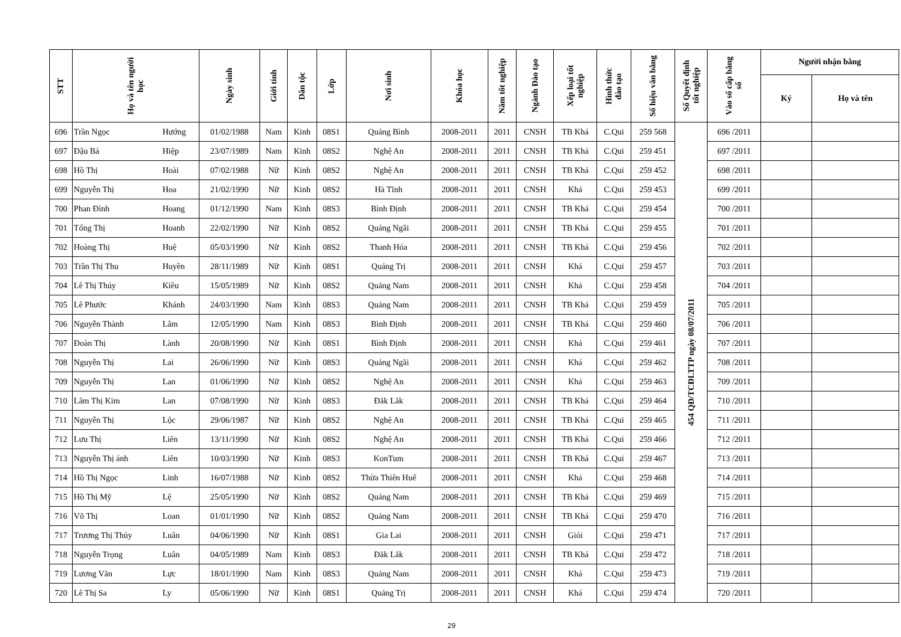| STT | Họ và tên người học | | Ngày sinh | Giới tính | Dân tộc | Lớp | Nơi sinh | Khóa học | Năm tốt nghiệp | Ngành Đào tạo | Xếp loại tốt nghiệp | Hình thức đào tạo | Số hiệu văn bằng | Số Quyết định tốt nghiệp | Vào sổ cấp bằng số | Người nhận bằng | |
| --- | --- | --- | --- | --- | --- | --- | --- | --- | --- | --- | --- | --- | --- | --- | --- | --- | --- |
| | | | | | | | | | | | | | | | | Ký | Họ và tên |
| 696 | Trần Ngọc | Hướng | 01/02/1988 | Nam | Kinh | 08S1 | Quảng Bình | 2008-2011 | 2011 | CNSH | TB Khá | C.Qui | 259 568 | 454 QĐ/TCĐLTTP ngày 08/07/2011 | 696 /2011 | | |
| 697 | Đậu Bá | Hiệp | 23/07/1989 | Nam | Kinh | 08S2 | Nghệ An | 2008-2011 | 2011 | CNSH | TB Khá | C.Qui | 259 451 | | 697 /2011 | | |
| 698 | Hồ Thị | Hoài | 07/02/1988 | Nữ | Kinh | 08S2 | Nghệ An | 2008-2011 | 2011 | CNSH | TB Khá | C.Qui | 259 452 | | 698 /2011 | | |
| 699 | Nguyễn Thị | Hoa | 21/02/1990 | Nữ | Kinh | 08S2 | Hà Tĩnh | 2008-2011 | 2011 | CNSH | Khá | C.Qui | 259 453 | | 699 /2011 | | |
| 700 | Phan Đình | Hoang | 01/12/1990 | Nam | Kinh | 08S3 | Bình Định | 2008-2011 | 2011 | CNSH | TB Khá | C.Qui | 259 454 | | 700 /2011 | | |
| 701 | Tống Thị | Hoanh | 22/02/1990 | Nữ | Kinh | 08S2 | Quảng Ngãi | 2008-2011 | 2011 | CNSH | TB Khá | C.Qui | 259 455 | | 701 /2011 | | |
| 702 | Hoàng Thị | Huệ | 05/03/1990 | Nữ | Kinh | 08S2 | Thanh Hóa | 2008-2011 | 2011 | CNSH | TB Khá | C.Qui | 259 456 | | 702 /2011 | | |
| 703 | Trần Thị Thu | Huyền | 28/11/1989 | Nữ | Kinh | 08S1 | Quảng Trị | 2008-2011 | 2011 | CNSH | Khá | C.Qui | 259 457 | | 703 /2011 | | |
| 704 | Lê Thị Thúy | Kiều | 15/05/1989 | Nữ | Kinh | 08S2 | Quảng Nam | 2008-2011 | 2011 | CNSH | Khá | C.Qui | 259 458 | | 704 /2011 | | |
| 705 | Lê Phước | Khánh | 24/03/1990 | Nam | Kinh | 08S3 | Quảng Nam | 2008-2011 | 2011 | CNSH | TB Khá | C.Qui | 259 459 | | 705 /2011 | | |
| 706 | Nguyễn Thành | Lâm | 12/05/1990 | Nam | Kinh | 08S3 | Bình Định | 2008-2011 | 2011 | CNSH | TB Khá | C.Qui | 259 460 | | 706 /2011 | | |
| 707 | Đoàn Thị | Lành | 20/08/1990 | Nữ | Kinh | 08S1 | Bình Định | 2008-2011 | 2011 | CNSH | Khá | C.Qui | 259 461 | | 707 /2011 | | |
| 708 | Nguyễn Thị | Lai | 26/06/1990 | Nữ | Kinh | 08S3 | Quảng Ngãi | 2008-2011 | 2011 | CNSH | Khá | C.Qui | 259 462 | | 708 /2011 | | |
| 709 | Nguyễn Thị | Lan | 01/06/1990 | Nữ | Kinh | 08S2 | Nghệ An | 2008-2011 | 2011 | CNSH | Khá | C.Qui | 259 463 | | 709 /2011 | | |
| 710 | Lâm Thị Kim | Lan | 07/08/1990 | Nữ | Kinh | 08S3 | Đăk Lăk | 2008-2011 | 2011 | CNSH | TB Khá | C.Qui | 259 464 | | 710 /2011 | | |
| 711 | Nguyễn Thị | Lộc | 29/06/1987 | Nữ | Kinh | 08S2 | Nghệ An | 2008-2011 | 2011 | CNSH | TB Khá | C.Qui | 259 465 | | 711 /2011 | | |
| 712 | Lưu Thị | Liên | 13/11/1990 | Nữ | Kinh | 08S2 | Nghệ An | 2008-2011 | 2011 | CNSH | TB Khá | C.Qui | 259 466 | | 712 /2011 | | |
| 713 | Nguyễn Thị ánh | Liên | 10/03/1990 | Nữ | Kinh | 08S3 | KonTum | 2008-2011 | 2011 | CNSH | TB Khá | C.Qui | 259 467 | | 713 /2011 | | |
| 714 | Hồ Thị Ngọc | Linh | 16/07/1988 | Nữ | Kinh | 08S2 | Thừa Thiên Huế | 2008-2011 | 2011 | CNSH | Khá | C.Qui | 259 468 | | 714 /2011 | | |
| 715 | Hồ Thị Mỹ | Lệ | 25/05/1990 | Nữ | Kinh | 08S2 | Quảng Nam | 2008-2011 | 2011 | CNSH | TB Khá | C.Qui | 259 469 | | 715 /2011 | | |
| 716 | Võ Thị | Loan | 01/01/1990 | Nữ | Kinh | 08S2 | Quảng Nam | 2008-2011 | 2011 | CNSH | TB Khá | C.Qui | 259 470 | | 716 /2011 | | |
| 717 | Trương Thị Thủy | Luân | 04/06/1990 | Nữ | Kinh | 08S1 | Gia Lai | 2008-2011 | 2011 | CNSH | Giỏi | C.Qui | 259 471 | | 717 /2011 | | |
| 718 | Nguyễn Trọng | Luân | 04/05/1989 | Nam | Kinh | 08S3 | Đăk Lăk | 2008-2011 | 2011 | CNSH | TB Khá | C.Qui | 259 472 | | 718 /2011 | | |
| 719 | Lương Văn | Lực | 18/01/1990 | Nam | Kinh | 08S3 | Quảng Nam | 2008-2011 | 2011 | CNSH | Khá | C.Qui | 259 473 | | 719 /2011 | | |
| 720 | Lê Thị Sa | Ly | 05/06/1990 | Nữ | Kinh | 08S1 | Quảng Trị | 2008-2011 | 2011 | CNSH | Khá | C.Qui | 259 474 | | 720 /2011 | | |
29